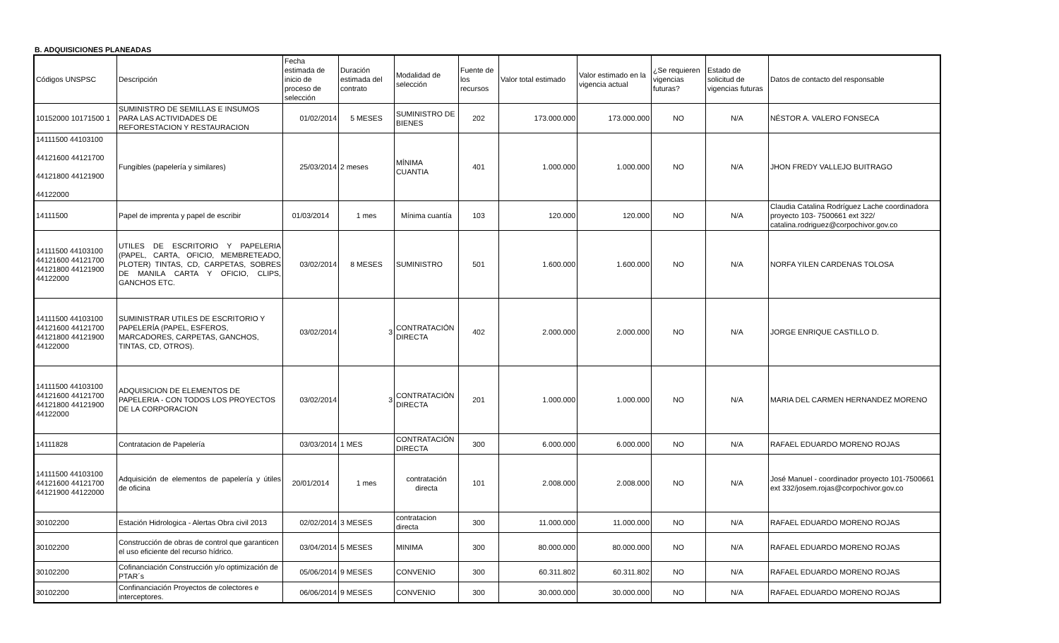B. ADQUISICIONES PLANEADAS
| Códigos UNSPSC | Descripción | Fecha estimada de inicio de proceso de selección | Duración estimada del contrato | Modalidad de selección | Fuente de los recursos | Valor total estimado | Valor estimado en la vigencia actual | ¿Se requieren vigencias futuras? | Estado de solicitud de vigencias futuras | Datos de contacto del responsable |
| --- | --- | --- | --- | --- | --- | --- | --- | --- | --- | --- |
| 10152000 10171500 1 | SUMINISTRO DE SEMILLAS E INSUMOS PARA LAS ACTIVIDADES DE REFORESTACION Y RESTAURACION | 01/02/2014 | 5 MESES | SUMINISTRO DE BIENES | 202 | 173.000.000 | 173.000.000 | NO | N/A | NÉSTOR A. VALERO FONSECA |
| 14111500 44103100 44121600 44121700 44121800 44121900 44122000 | Fungibles (papelería y similares) | 25/03/2014 | 2 meses | MÍNIMA CUANTIA | 401 | 1.000.000 | 1.000.000 | NO | N/A | JHON FREDY VALLEJO BUITRAGO |
| 14111500 | Papel de imprenta y papel de escribir | 01/03/2014 | 1 mes | Mínima cuantía | 103 | 120.000 | 120.000 | NO | N/A | Claudia Catalina Rodríguez Lache coordinadora proyecto 103- 7500661 ext 322/ catalina.rodriguez@corpochivor.gov.co |
| 14111500 44103100 44121600 44121700 44121800 44121900 44122000 | UTILES DE ESCRITORIO Y PAPELERIA (PAPEL, CARTA, OFICIO, MEMBRETEADO, PLOTER) TINTAS, CD, CARPETAS, SOBRES DE MANILA CARTA Y OFICIO, CLIPS, GANCHOS ETC. | 03/02/2014 | 8 MESES | SUMINISTRO | 501 | 1.600.000 | 1.600.000 | NO | N/A | NORFA YILEN CARDENAS TOLOSA |
| 14111500 44103100 44121600 44121700 44121800 44121900 44122000 | SUMINISTRAR UTILES DE ESCRITORIO Y PAPELERÍA (PAPEL, ESFEROS, MARCADORES, CARPETAS, GANCHOS, TINTAS, CD, OTROS). | 03/02/2014 | 3 | CONTRATACIÓN DIRECTA | 402 | 2.000.000 | 2.000.000 | NO | N/A | JORGE ENRIQUE CASTILLO D. |
| 14111500 44103100 44121600 44121700 44121800 44121900 44122000 | ADQUISICION DE ELEMENTOS DE PAPELERIA - CON TODOS LOS PROYECTOS DE LA CORPORACION | 03/02/2014 | 3 | CONTRATACIÓN DIRECTA | 201 | 1.000.000 | 1.000.000 | NO | N/A | MARIA DEL CARMEN HERNANDEZ MORENO |
| 14111828 | Contratacion de Papelería | 03/03/2014 | 1 MES | CONTRATACIÓN DIRECTA | 300 | 6.000.000 | 6.000.000 | NO | N/A | RAFAEL EDUARDO MORENO ROJAS |
| 14111500 44103100 44121600 44121700 44121900 44122000 | Adquisición de elementos de papelería y útiles de oficina | 20/01/2014 | 1 mes | contratación directa | 101 | 2.008.000 | 2.008.000 | NO | N/A | José Manuel - coordinador proyecto 101-7500661 ext 332/josem.rojas@corpochivor.gov.co |
| 30102200 | Estación Hidrologica - Alertas Obra civil 2013 | 02/02/2014 | 3 MESES | contratacion directa | 300 | 11.000.000 | 11.000.000 | NO | N/A | RAFAEL EDUARDO MORENO ROJAS |
| 30102200 | Construcción de obras de control que garanticen el uso eficiente del recurso hídrico. | 03/04/2014 | 5 MESES | MINIMA | 300 | 80.000.000 | 80.000.000 | NO | N/A | RAFAEL EDUARDO MORENO ROJAS |
| 30102200 | Cofinanciación Construcción y/o optimización de PTAR´s | 05/06/2014 | 9 MESES | CONVENIO | 300 | 60.311.802 | 60.311.802 | NO | N/A | RAFAEL EDUARDO MORENO ROJAS |
| 30102200 | Confinanciación Proyectos de colectores e interceptores. | 06/06/2014 | 9 MESES | CONVENIO | 300 | 30.000.000 | 30.000.000 | NO | N/A | RAFAEL EDUARDO MORENO ROJAS |